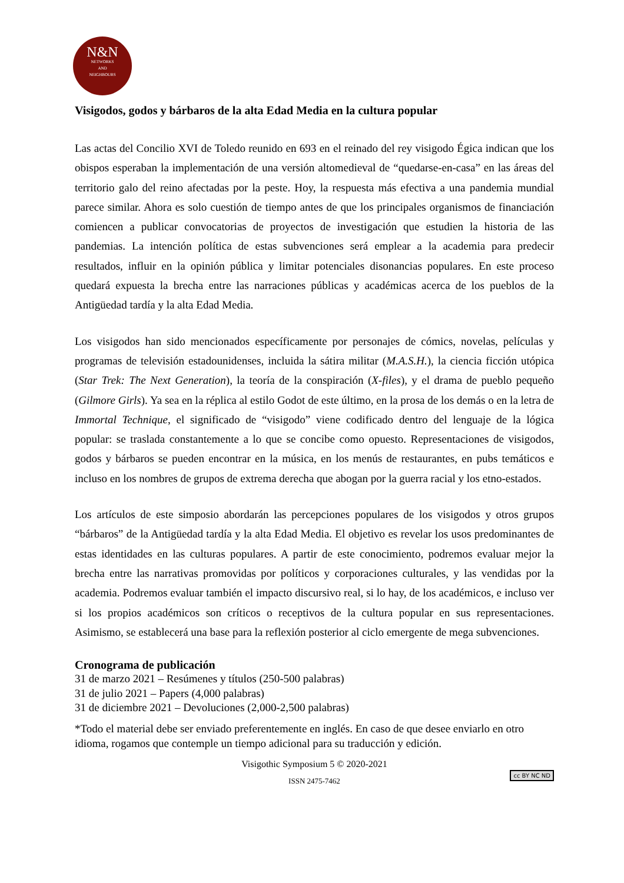N&N
NETWORKS
AND
NEIGHBOURS
Visigodos, godos y bárbaros de la alta Edad Media en la cultura popular
Las actas del Concilio XVI de Toledo reunido en 693 en el reinado del rey visigodo Égica indican que los obispos esperaban la implementación de una versión altomedieval de “quedarse-en-casa” en las áreas del territorio galo del reino afectadas por la peste. Hoy, la respuesta más efectiva a una pandemia mundial parece similar. Ahora es solo cuestión de tiempo antes de que los principales organismos de financiación comiencen a publicar convocatorias de proyectos de investigación que estudien la historia de las pandemias. La intención política de estas subvenciones será emplear a la academia para predecir resultados, influir en la opinión pública y limitar potenciales disonancias populares. En este proceso quedará expuesta la brecha entre las narraciones públicas y académicas acerca de los pueblos de la Antigüedad tardía y la alta Edad Media.
Los visigodos han sido mencionados específicamente por personajes de cómics, novelas, películas y programas de televisión estadounidenses, incluida la sátira militar (M.A.S.H.), la ciencia ficción utópica (Star Trek: The Next Generation), la teoría de la conspiración (X-files), y el drama de pueblo pequeño (Gilmore Girls). Ya sea en la réplica al estilo Godot de este último, en la prosa de los demás o en la letra de Immortal Technique, el significado de “visigodo” viene codificado dentro del lenguaje de la lógica popular: se traslada constantemente a lo que se concibe como opuesto. Representaciones de visigodos, godos y bárbaros se pueden encontrar en la música, en los menús de restaurantes, en pubs temáticos e incluso en los nombres de grupos de extrema derecha que abogan por la guerra racial y los etno-estados.
Los artículos de este simposio abordarán las percepciones populares de los visigodos y otros grupos “bárbaros” de la Antigüedad tardía y la alta Edad Media. El objetivo es revelar los usos predominantes de estas identidades en las culturas populares. A partir de este conocimiento, podremos evaluar mejor la brecha entre las narrativas promovidas por políticos y corporaciones culturales, y las vendidas por la academia. Podremos evaluar también el impacto discursivo real, si lo hay, de los académicos, e incluso ver si los propios académicos son críticos o receptivos de la cultura popular en sus representaciones. Asimismo, se establecerá una base para la reflexión posterior al ciclo emergente de mega subvenciones.
Cronograma de publicación
31 de marzo 2021 – Resúmenes y títulos (250-500 palabras)
31 de julio 2021 – Papers (4,000 palabras)
31 de diciembre 2021 – Devoluciones (2,000-2,500 palabras)
*Todo el material debe ser enviado preferentemente en inglés. En caso de que desee enviarlo en otro idioma, rogamos que contemple un tiempo adicional para su traducción y edición.
Visigothic Symposium 5 © 2020-2021
ISSN 2475-7462
cc BY NC ND